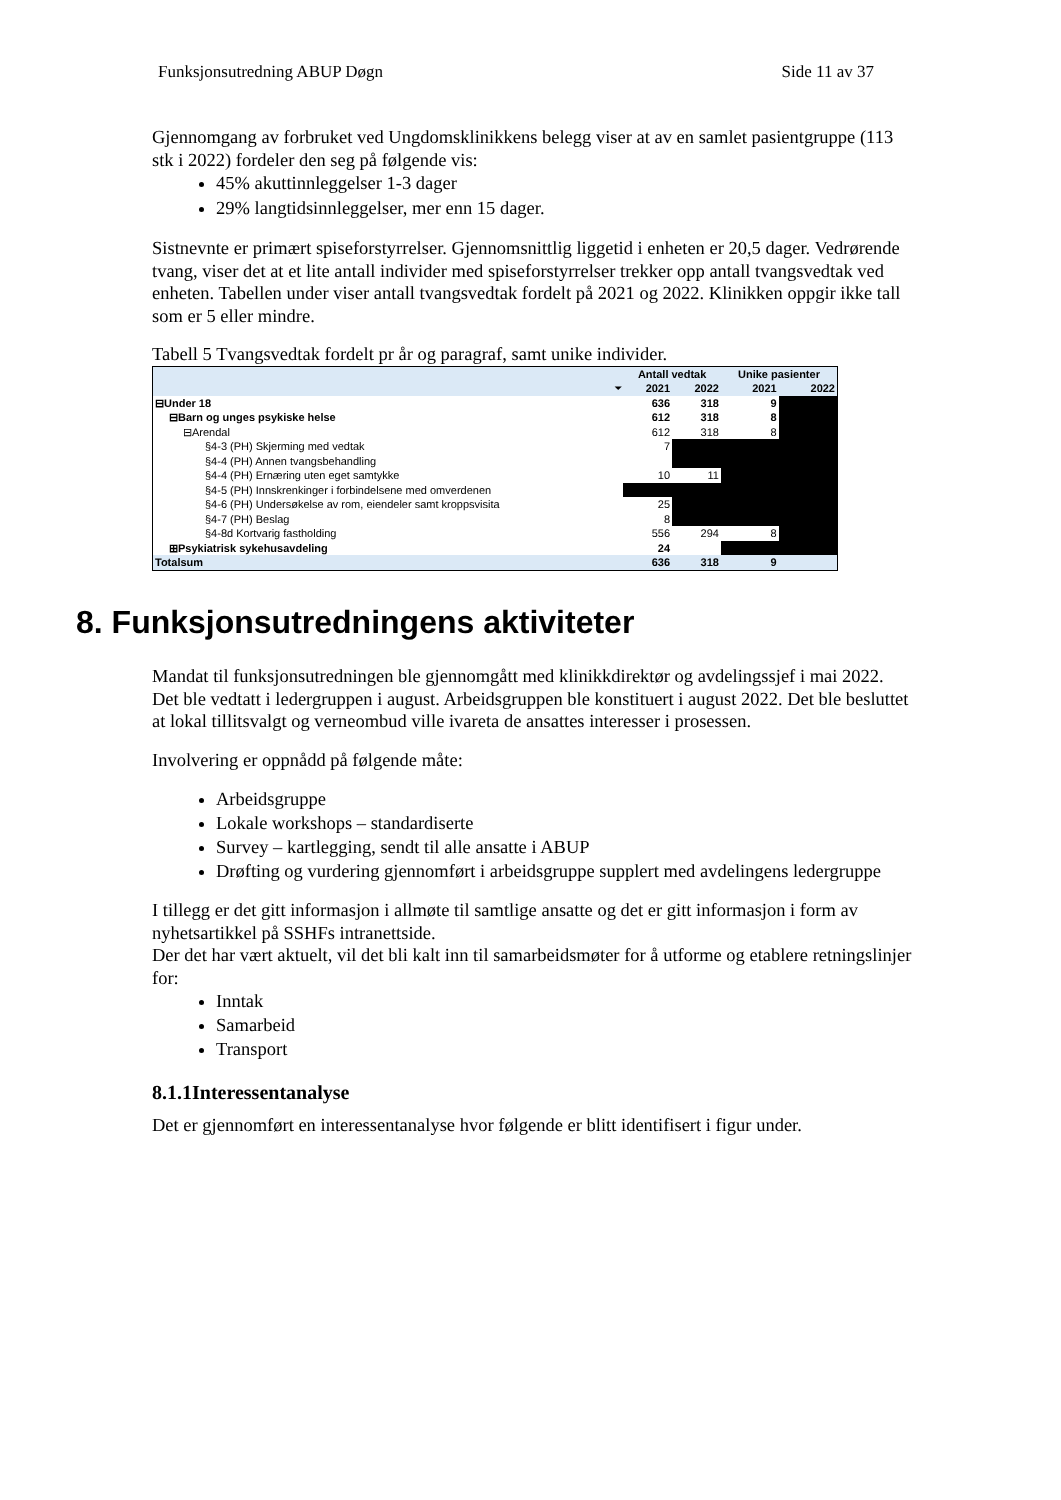Funksjonsutredning ABUP Døgn Side 11 av 37
Gjennomgang av forbruket ved Ungdomsklinikkens belegg viser at av en samlet pasientgruppe (113 stk i 2022) fordeler den seg på følgende vis:
45% akuttinnleggelser 1-3 dager
29% langtidsinnleggelser, mer enn 15 dager.
Sistnevnte er primært spiseforstyrrelser. Gjennomsnittlig liggetid i enheten er 20,5 dager. Vedrørende tvang, viser det at et lite antall individer med spiseforstyrrelser trekker opp antall tvangsvedtak ved enheten. Tabellen under viser antall tvangsvedtak fordelt på 2021 og 2022. Klinikken oppgir ikke tall som er 5 eller mindre.
Tabell 5 Tvangsvedtak fordelt pr år og paragraf, samt unike individer.
| | Antall vedtak | | Unike pasienter | |
| --- | --- | --- | --- | --- |
| ⏷ | 2021 | 2022 | 2021 | 2022 |
| ⊟Under 18 | 636 | 318 | 9 | |
| ⊟Barn og unges psykiske helse | 612 | 318 | 8 | |
| ⊟Arendal | 612 | 318 | 8 | |
| §4-3 (PH) Skjerming med vedtak | 7 | | | |
| §4-4 (PH) Annen tvangsbehandling | | | | |
| §4-4 (PH) Ernæring uten eget samtykke | 10 | 11 | | |
| §4-5 (PH) Innskrenkinger i forbindelsene med omverdenen | | | | |
| §4-6 (PH) Undersøkelse av rom, eiendeler samt kroppsvisita | 25 | | | |
| §4-7 (PH) Beslag | 8 | | | |
| §4-8d Kortvarig fastholding | 556 | 294 | 8 | |
| ⊞Psykiatrisk sykehusavdeling | 24 | | | |
| Totalsum | 636 | 318 | 9 | |
8. Funksjonsutredningens aktiviteter
Mandat til funksjonsutredningen ble gjennomgått med klinikkdirektør og avdelingssjef i mai 2022. Det ble vedtatt i ledergruppen i august. Arbeidsgruppen ble konstituert i august 2022. Det ble besluttet at lokal tillitsvalgt og verneombud ville ivareta de ansattes interesser i prosessen.
Involvering er oppnådd på følgende måte:
Arbeidsgruppe
Lokale workshops – standardiserte
Survey – kartlegging, sendt til alle ansatte i ABUP
Drøfting og vurdering gjennomført i arbeidsgruppe supplert med avdelingens ledergruppe
I tillegg er det gitt informasjon i allmøte til samtlige ansatte og det er gitt informasjon i form av nyhetsartikkel på SSHFs intranettside.
Der det har vært aktuelt, vil det bli kalt inn til samarbeidsmøter for å utforme og etablere retningslinjer for:
Inntak
Samarbeid
Transport
8.1.1Interessentanalyse
Det er gjennomført en interessentanalyse hvor følgende er blitt identifisert i figur under.